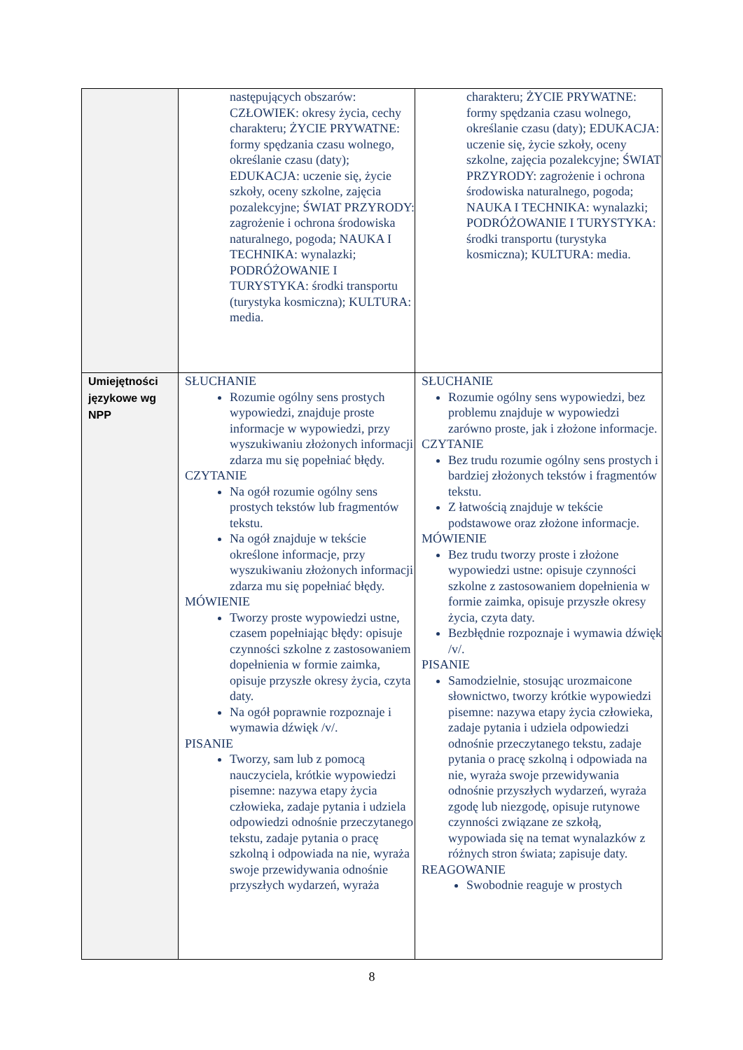| | następujących obszarów: CZŁOWIEK: okresy życia, cechy charakteru; ŻYCIE PRYWATNE: formy spędzania czasu wolnego, określanie czasu (daty); EDUKACJA: uczenie się, życie szkoły, oceny szkolne, zajęcia pozalekcyjne; ŚWIAT PRZYRODY: zagrożenie i ochrona środowiska naturalnego, pogoda; NAUKA I TECHNIKA: wynalazki; PODRÓŻOWANIE I TURYSTYKA: środki transportu (turystyka kosmiczna); KULTURA: media. | charakteru; ŻYCIE PRYWATNE: formy spędzania czasu wolnego, określanie czasu (daty); EDUKACJA: uczenie się, życie szkoły, oceny szkolne, zajęcia pozalekcyjne; ŚWIAT PRZYRODY: zagrożenie i ochrona środowiska naturalnego, pogoda; NAUKA I TECHNIKA: wynalazki; PODRÓŻOWANIE I TURYSTYKA: środki transportu (turystyka kosmiczna); KULTURA: media. |
| Umiejętności językowe wg NPP | SŁUCHANIE Rozumie ogólny sens prostych wypowiedzi, znajduje proste informacje w wypowiedzi, przy wyszukiwaniu złożonych informacji zdarza mu się popełniać błędy. CZYTANIE Na ogół rozumie ogólny sens prostych tekstów lub fragmentów tekstu. Na ogół znajduje w tekście określone informacje, przy wyszukiwaniu złożonych informacji zdarza mu się popełniać błędy. MÓWIENIE Tworzy proste wypowiedzi ustne, czasem popełniając błędy: opisuje czynności szkolne z zastosowaniem dopełnienia w formie zaimka, opisuje przyszłe okresy życia, czyta daty. Na ogół poprawnie rozpoznaje i wymawia dźwięk /v/. PISANIE Tworzy, sam lub z pomocą nauczyciela, krótkie wypowiedzi pisemne: nazywa etapy życia człowieka, zadaje pytania i udziela odpowiedzi odnośnie przeczytanego tekstu, zadaje pytania o pracę szkolną i odpowiada na nie, wyraża swoje przewidywania odnośnie przyszłych wydarzeń, wyraża | SŁUCHANIE Rozumie ogólny sens wypowiedzi, bez problemu znajduje w wypowiedzi zarówno proste, jak i złożone informacje. CZYTANIE Bez trudu rozumie ogólny sens prostych i bardziej złożonych tekstów i fragmentów tekstu. Z łatwością znajduje w tekście podstawowe oraz złożone informacje. MÓWIENIE Bez trudu tworzy proste i złożone wypowiedzi ustne: opisuje czynności szkolne z zastosowaniem dopełnienia w formie zaimka, opisuje przyszłe okresy życia, czyta daty. Bezbłędnie rozpoznaje i wymawia dźwięk /v/. PISANIE Samodzielnie, stosując urozmaicone słownictwo, tworzy krótkie wypowiedzi pisemne: nazywa etapy życia człowieka, zadaje pytania i udziela odpowiedzi odnośnie przeczytanego tekstu, zadaje pytania o pracę szkolną i odpowiada na nie, wyraża swoje przewidywania odnośnie przyszłych wydarzeń, wyraża zgodę lub niezgodę, opisuje rutynowe czynności związane ze szkołą, wypowiada się na temat wynalazków z różnych stron świata; zapisuje daty. REAGOWANIE Swobodnie reaguje w prostych |
8